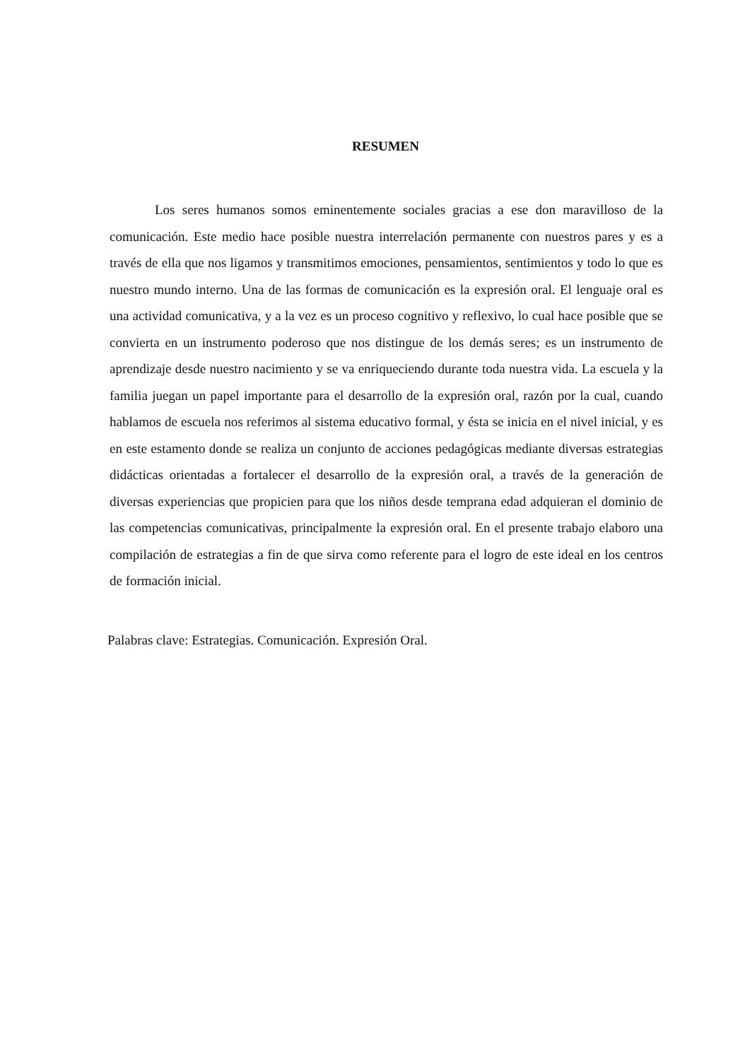RESUMEN
Los seres humanos somos eminentemente sociales gracias a ese don maravilloso de la comunicación. Este medio hace posible nuestra interrelación permanente con nuestros pares y es a través de ella que nos ligamos y transmitimos emociones, pensamientos, sentimientos y todo lo que es nuestro mundo interno. Una de las formas de comunicación es la expresión oral. El lenguaje oral es una actividad comunicativa, y a la vez es un proceso cognitivo y reflexivo, lo cual hace posible que se convierta en un instrumento poderoso que nos distingue de los demás seres; es un instrumento de aprendizaje desde nuestro nacimiento y se va enriqueciendo durante toda nuestra vida. La escuela y la familia juegan un papel importante para el desarrollo de la expresión oral, razón por la cual, cuando hablamos de escuela nos referimos al sistema educativo formal, y ésta se inicia en el nivel inicial, y es en este estamento donde se realiza un conjunto de acciones pedagógicas mediante diversas estrategias didácticas orientadas a fortalecer el desarrollo de la expresión oral, a través de la generación de diversas experiencias que propicien para que los niños desde temprana edad adquieran el dominio de las competencias comunicativas, principalmente la expresión oral. En el presente trabajo elaboro una compilación de estrategias a fin de que sirva como referente para el logro de este ideal en los centros de formación inicial.
Palabras clave: Estrategias. Comunicación. Expresión Oral.